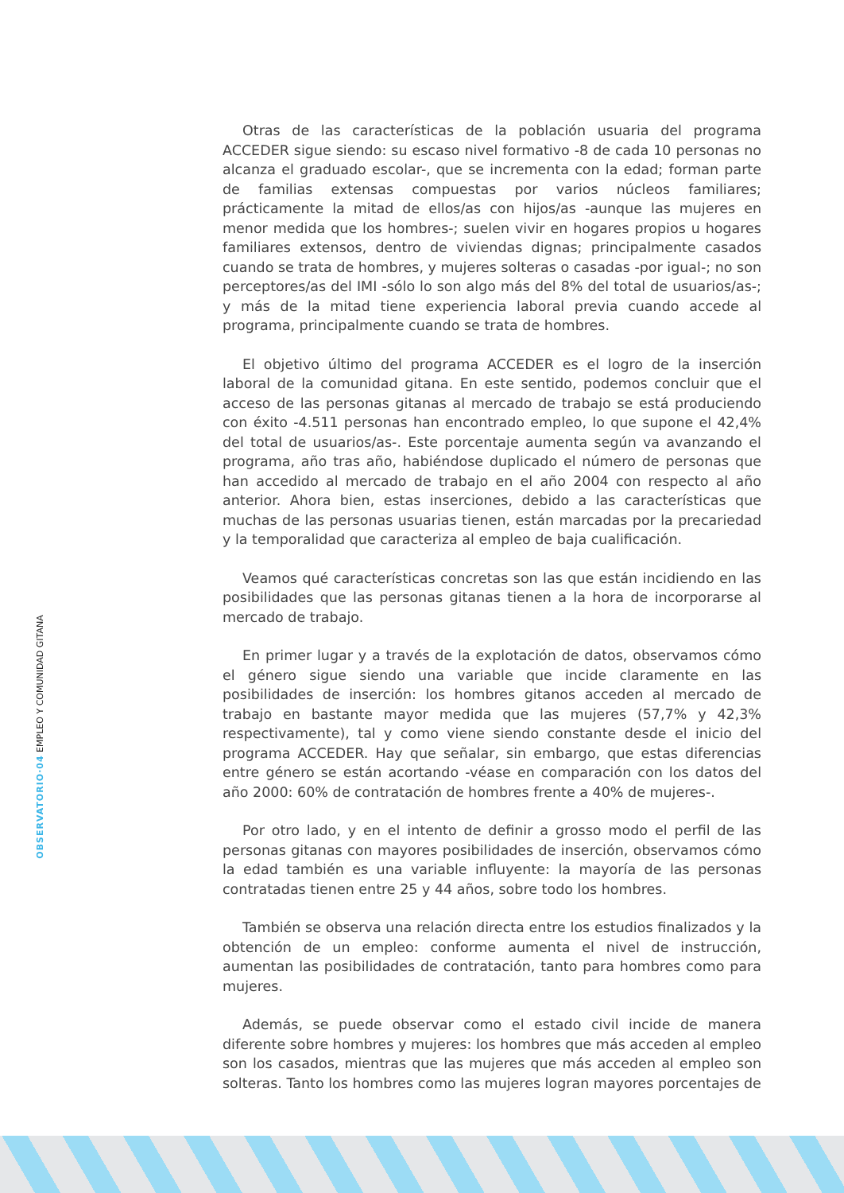OBSERVATORIO·04 EMPLEO Y COMUNIDAD GITANA
Otras de las características de la población usuaria del programa ACCEDER sigue siendo: su escaso nivel formativo -8 de cada 10 personas no alcanza el graduado escolar-, que se incrementa con la edad; forman parte de familias extensas compuestas por varios núcleos familiares; prácticamente la mitad de ellos/as con hijos/as -aunque las mujeres en menor medida que los hombres-; suelen vivir en hogares propios u hogares familiares extensos, dentro de viviendas dignas; principalmente casados cuando se trata de hombres, y mujeres solteras o casadas -por igual-; no son perceptores/as del IMI -sólo lo son algo más del 8% del total de usuarios/as-; y más de la mitad tiene experiencia laboral previa cuando accede al programa, principalmente cuando se trata de hombres.
El objetivo último del programa ACCEDER es el logro de la inserción laboral de la comunidad gitana. En este sentido, podemos concluir que el acceso de las personas gitanas al mercado de trabajo se está produciendo con éxito -4.511 personas han encontrado empleo, lo que supone el 42,4% del total de usuarios/as-. Este porcentaje aumenta según va avanzando el programa, año tras año, habiéndose duplicado el número de personas que han accedido al mercado de trabajo en el año 2004 con respecto al año anterior. Ahora bien, estas inserciones, debido a las características que muchas de las personas usuarias tienen, están marcadas por la precariedad y la temporalidad que caracteriza al empleo de baja cualificación.
Veamos qué características concretas son las que están incidiendo en las posibilidades que las personas gitanas tienen a la hora de incorporarse al mercado de trabajo.
En primer lugar y a través de la explotación de datos, observamos cómo el género sigue siendo una variable que incide claramente en las posibilidades de inserción: los hombres gitanos acceden al mercado de trabajo en bastante mayor medida que las mujeres (57,7% y 42,3% respectivamente), tal y como viene siendo constante desde el inicio del programa ACCEDER. Hay que señalar, sin embargo, que estas diferencias entre género se están acortando -véase en comparación con los datos del año 2000: 60% de contratación de hombres frente a 40% de mujeres-.
Por otro lado, y en el intento de definir a grosso modo el perfil de las personas gitanas con mayores posibilidades de inserción, observamos cómo la edad también es una variable influyente: la mayoría de las personas contratadas tienen entre 25 y 44 años, sobre todo los hombres.
También se observa una relación directa entre los estudios finalizados y la obtención de un empleo: conforme aumenta el nivel de instrucción, aumentan las posibilidades de contratación, tanto para hombres como para mujeres.
Además, se puede observar como el estado civil incide de manera diferente sobre hombres y mujeres: los hombres que más acceden al empleo son los casados, mientras que las mujeres que más acceden al empleo son solteras. Tanto los hombres como las mujeres logran mayores porcentajes de